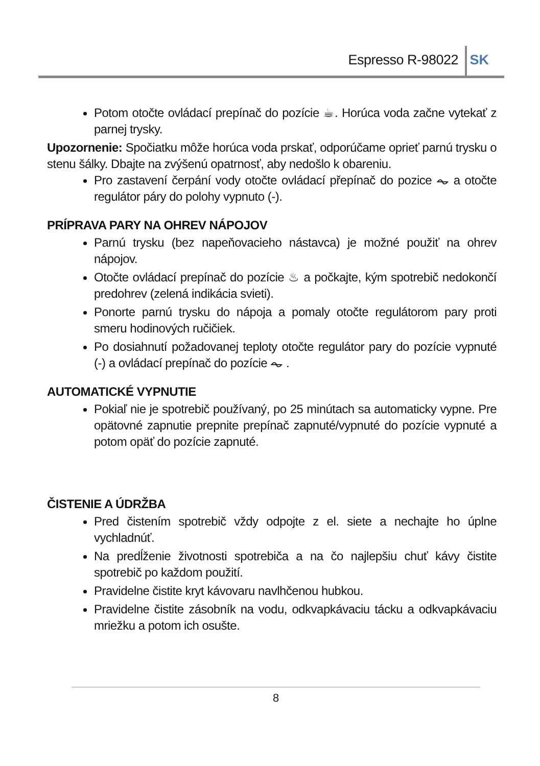Espresso R-98022 SK
Potom otočte ovládací prepínač do pozície ☕. Horúca voda začne vytekať z parnej trysky.
Upozornenie: Spočiatku môže horúca voda prskať, odporúčame oprieť parnú trysku o stenu šálky. Dbajte na zvýšenú opatrnosť, aby nedošlo k obareniu.
Pro zastavení čerpání vody otočte ovládací přepínač do pozice ⏦ a otočte regulátor páry do polohy vypnuto (-).
PRÍPRAVA PARY NA OHREV NÁPOJOV
Parnú trysku (bez napeňovacieho nástavca) je možné použiť na ohrev nápojov.
Otočte ovládací prepínač do pozície ♨ a počkajte, kým spotrebič nedokončí predohrev (zelená indikácia svieti).
Ponorte parnú trysku do nápoja a pomaly otočte regulátorom pary proti smeru hodinových ručičiek.
Po dosiahnutí požadovanej teploty otočte regulátor pary do pozície vypnuté (-) a ovládací prepínač do pozície ⏦ .
AUTOMATICKÉ VYPNUTIE
Pokiaľ nie je spotrebič používaný, po 25 minútach sa automaticky vypne. Pre opätovné zapnutie prepnite prepínač zapnuté/vypnuté do pozície vypnuté a potom opäť do pozície zapnuté.
ČISTENIE A ÚDRŽBA
Pred čistením spotrebič vždy odpojte z el. siete a nechajte ho úplne vychladnúť.
Na predĺženie životnosti spotrebiča a na čo najlepšiu chuť kávy čistite spotrebič po každom použití.
Pravidelne čistite kryt kávovaru navlhčenou hubkou.
Pravidelne čistite zásobník na vodu, odkvapkávaciu tácku a odkvapkávaciu mriežku a potom ich osušte.
8